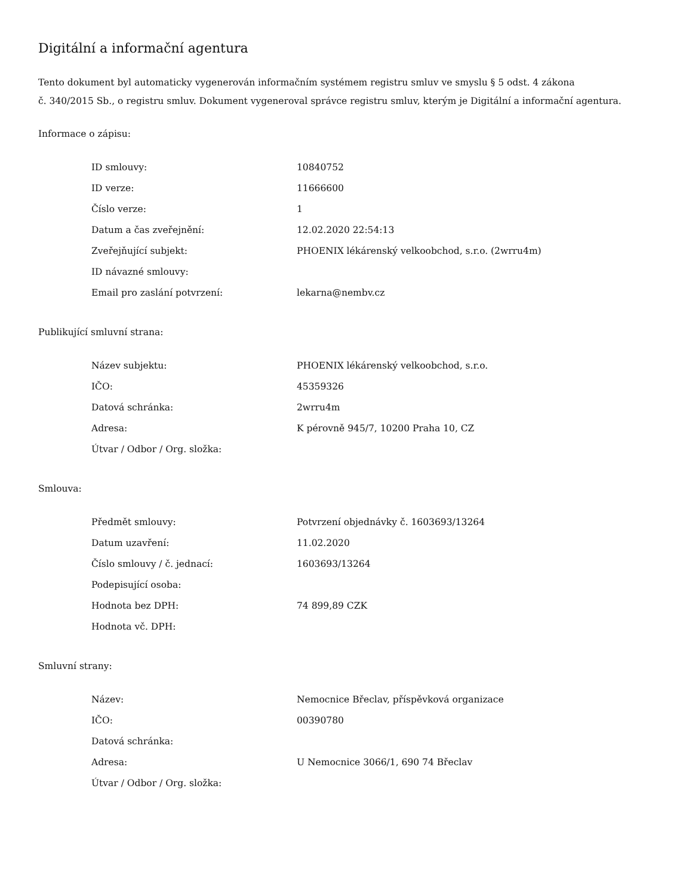Digitální a informační agentura
Tento dokument byl automaticky vygenerován informačním systémem registru smluv ve smyslu § 5 odst. 4 zákona
č. 340/2015 Sb., o registru smluv. Dokument vygeneroval správce registru smluv, kterým je Digitální a informační agentura.
Informace o zápisu:
| ID smlouvy: | 10840752 |
| ID verze: | 11666600 |
| Číslo verze: | 1 |
| Datum a čas zveřejnění: | 12.02.2020 22:54:13 |
| Zveřejňující subjekt: | PHOENIX lékárenský velkoobchod, s.r.o. (2wrru4m) |
| ID návazné smlouvy: | |
| Email pro zaslání potvrzení: | lekarna@nembv.cz |
Publikující smluvní strana:
| Název subjektu: | PHOENIX lékárenský velkoobchod, s.r.o. |
| IČO: | 45359326 |
| Datová schránka: | 2wrru4m |
| Adresa: | K pérovně 945/7, 10200 Praha 10, CZ |
| Útvar / Odbor / Org. složka: | |
Smlouva:
| Předmět smlouvy: | Potvrzení objednávky č. 1603693/13264 |
| Datum uzavření: | 11.02.2020 |
| Číslo smlouvy / č. jednací: | 1603693/13264 |
| Podepisující osoba: | |
| Hodnota bez DPH: | 74 899,89 CZK |
| Hodnota vč. DPH: | |
Smluvní strany:
| Název: | Nemocnice Břeclav, příspěvková organizace |
| IČO: | 00390780 |
| Datová schránka: | |
| Adresa: | U Nemocnice 3066/1, 690 74 Břeclav |
| Útvar / Odbor / Org. složka: | |